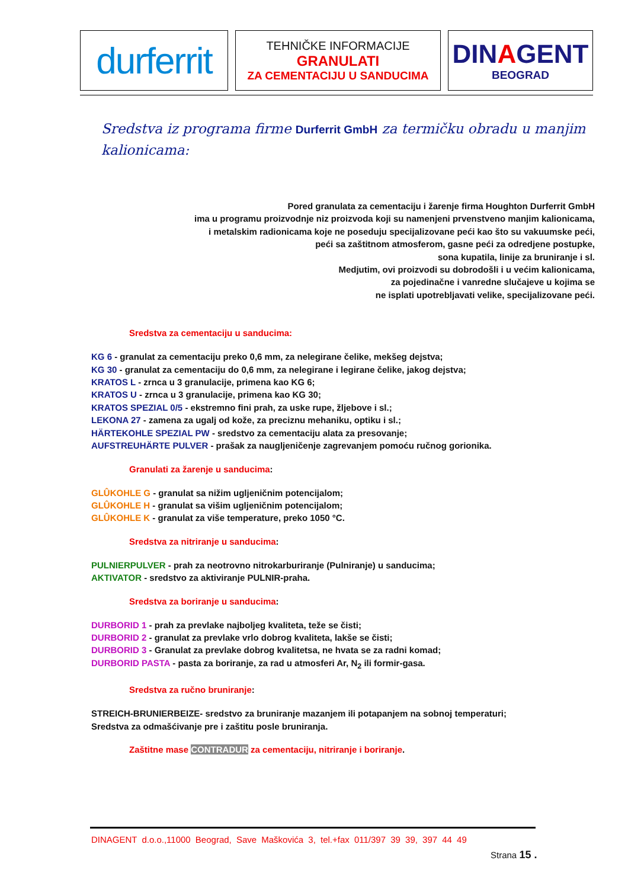durferrit
TEHNIČKE INFORMACIJE
GRANULATI
ZA CEMENTACIJU U SANDUCIMA
DINAGENT
BEOGRAD
Sredstva iz programa firme Durferrit GmbH za termičku obradu u manjim kalionicama:
Pored granulata za cementaciju i žarenje firma Houghton Durferrit GmbH
ima u programu proizvodnje niz proizvoda koji su namenjeni prvenstveno manjim kalionicama,
i metalskim radionicama koje ne poseduju specijalizovane peći kao što su vakuumske peći,
peći sa zaštitnom atmosferom, gasne peći za odredjene postupke,
sona kupatila, linije za bruniranje i sl.
Medjutim, ovi proizvodi su dobrodošli i u većim kalionicama,
za pojedinačne i vanredne slučajeve u kojima se
ne isplati upotrebljavati velike, specijalizovane peći.
Sredstva za cementaciju u sanducima:
KG 6 - granulat za cementaciju preko 0,6 mm, za nelegirane čelike, mekšeg dejstva;
KG 30 - granulat za cementaciju do 0,6 mm, za nelegirane i legirane čelike, jakog dejstva;
KRATOS L - zrnca u 3 granulacije, primena kao KG 6;
KRATOS U - zrnca u 3 granulacije, primena kao KG 30;
KRATOS SPEZIAL 0/5 - ekstremno fini prah, za uske rupe, žljebove i sl.;
LEKONA 27 - zamena za ugalj od kože, za preciznu mehaniku, optiku i sl.;
HÄRTEKOHLE SPEZIAL PW - sredstvo za cementaciju alata za presovanje;
AUFSTREUHÄRTE PULVER - prašak za naugljeničenje zagrevanjem pomoću ručnog gorionika.
Granulati za žarenje u sanducima:
GLÛKOHLE G - granulat sa nižim ugljeničnim potencijalom;
GLÛKOHLE H - granulat sa višim ugljeničnim potencijalom;
GLÛKOHLE K - granulat za više temperature, preko 1050 °C.
Sredstva za nitriranje u sanducima:
PULNIERPULVER - prah za neotrovno nitrokarburiranje (Pulniranje) u sanducima;
AKTIVATOR - sredstvo za aktiviranje PULNIR-praha.
Sredstva za boriranje u sanducima:
DURBORID 1 - prah za prevlake najboljeg kvaliteta, teže se čisti;
DURBORID 2 - granulat za prevlake vrlo dobrog kvaliteta, lakše se čisti;
DURBORID 3 - Granulat za prevlake dobrog kvalitetsa, ne hvata se za radni komad;
DURBORID PASTA - pasta za boriranje, za rad u atmosferi Ar, N<sub>2</sub> ili formir-gasa.
Sredstva za ručno bruniranje:
STREICH-BRUNIERBEIZE- sredstvo za bruniranje mazanjem ili potapanjem na sobnoj temperaturi;
Sredstva za odmašćivanje pre i zaštitu posle bruniranja.
Zaštitne mase CONTRADUR za cementaciju, nitriranje i boriranje.
DINAGENT d.o.o.,11000 Beograd, Save Maškovića 3, tel.+fax 011/397 39 39, 397 44 49
Strana 15 .